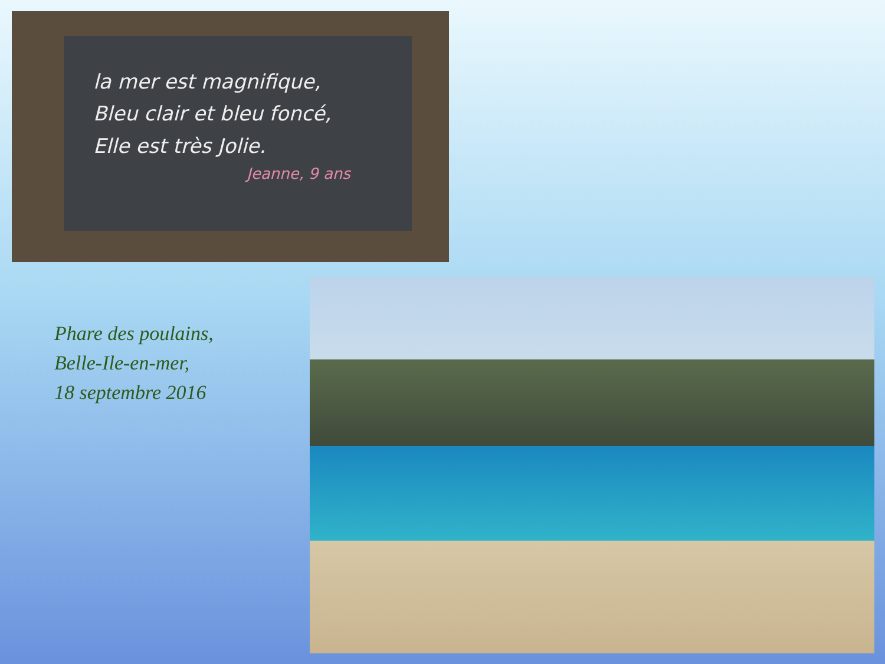la mer est magnifique,
Bleu clair et bleu foncé,
Elle est très Jolie.
Jeanne, 9 ans
Phare des poulains,
Belle-Ile-en-mer,
18 septembre 2016